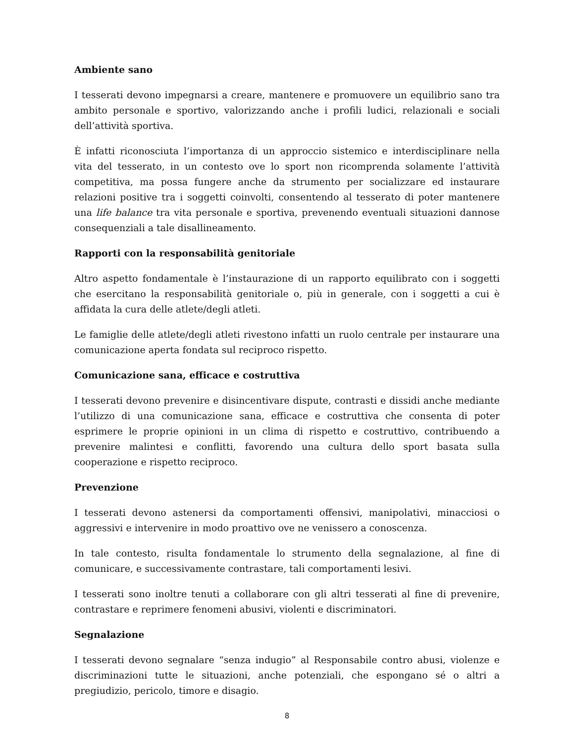Ambiente sano
I tesserati devono impegnarsi a creare, mantenere e promuovere un equilibrio sano tra ambito personale e sportivo, valorizzando anche i profili ludici, relazionali e sociali dell’attività sportiva.
È infatti riconosciuta l’importanza di un approccio sistemico e interdisciplinare nella vita del tesserato, in un contesto ove lo sport non ricomprenda solamente l’attività competitiva, ma possa fungere anche da strumento per socializzare ed instaurare relazioni positive tra i soggetti coinvolti, consentendo al tesserato di poter mantenere una life balance tra vita personale e sportiva, prevenendo eventuali situazioni dannose consequenziali a tale disallineamento.
Rapporti con la responsabilità genitoriale
Altro aspetto fondamentale è l’instaurazione di un rapporto equilibrato con i soggetti che esercitano la responsabilità genitoriale o, più in generale, con i soggetti a cui è affidata la cura delle atlete/degli atleti.
Le famiglie delle atlete/degli atleti rivestono infatti un ruolo centrale per instaurare una comunicazione aperta fondata sul reciproco rispetto.
Comunicazione sana, efficace e costruttiva
I tesserati devono prevenire e disincentivare dispute, contrasti e dissidi anche mediante l’utilizzo di una comunicazione sana, efficace e costruttiva che consenta di poter esprimere le proprie opinioni in un clima di rispetto e costruttivo, contribuendo a prevenire malintesi e conflitti, favorendo una cultura dello sport basata sulla cooperazione e rispetto reciproco.
Prevenzione
I tesserati devono astenersi da comportamenti offensivi, manipolativi, minacciosi o aggressivi e intervenire in modo proattivo ove ne venissero a conoscenza.
In tale contesto, risulta fondamentale lo strumento della segnalazione, al fine di comunicare, e successivamente contrastare, tali comportamenti lesivi.
I tesserati sono inoltre tenuti a collaborare con gli altri tesserati al fine di prevenire, contrastare e reprimere fenomeni abusivi, violenti e discriminatori.
Segnalazione
I tesserati devono segnalare “senza indugio” al Responsabile contro abusi, violenze e discriminazioni tutte le situazioni, anche potenziali, che espongano sé o altri a pregiudizio, pericolo, timore e disagio.
8